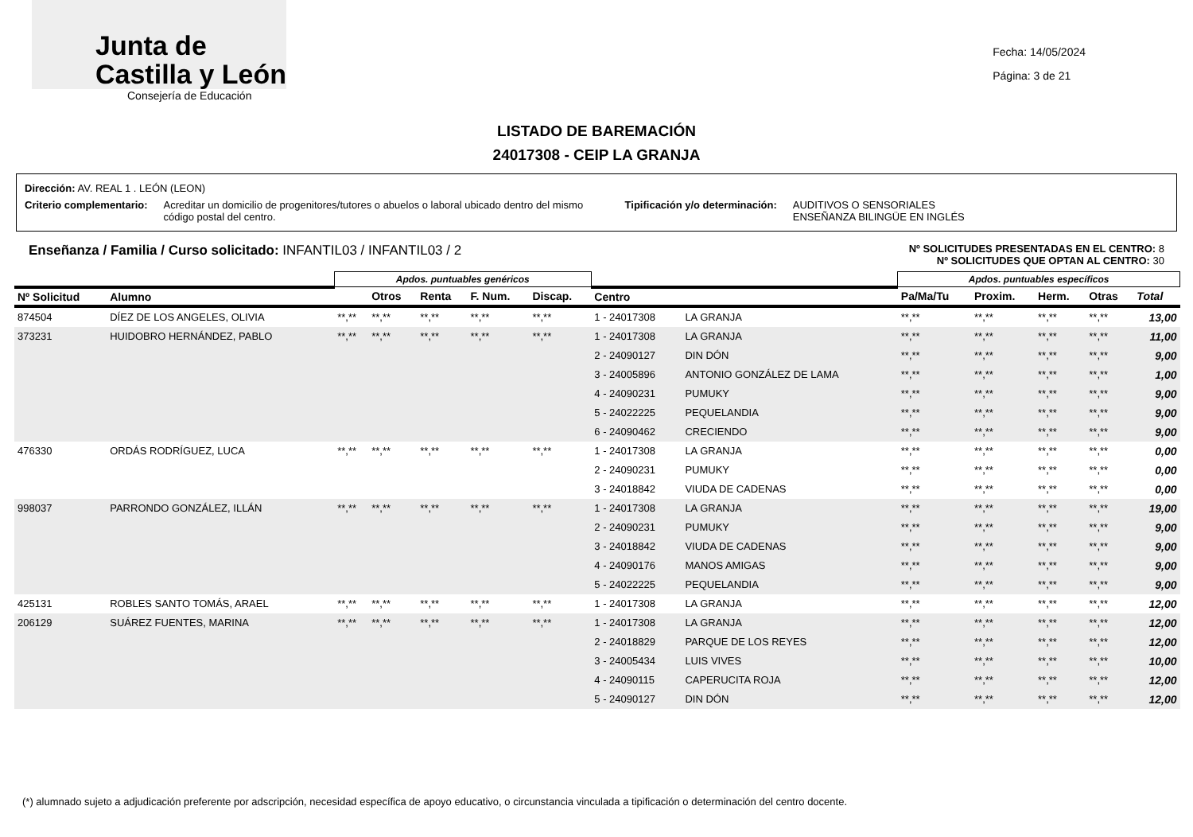Junta de
Castilla y León
Consejería de Educación
Fecha: 14/05/2024
Página: 3 de 21
LISTADO DE BAREMACIÓN
24017308 - CEIP LA GRANJA
Dirección: AV. REAL 1 . LEÓN (LEON)
Criterio complementario: Acreditar un domicilio de progenitores/tutores o abuelos o laboral ubicado dentro del mismo código postal del centro. Tipificación y/o determinación: AUDITIVOS O SENSORIALES
ENSEÑANZA BILINGÜE EN INGLÉS
Enseñanza / Familia / Curso solicitado: INFANTIL03 / INFANTIL03 / 2
Nº SOLICITUDES PRESENTADAS EN EL CENTRO: 8
Nº SOLICITUDES QUE OPTAN AL CENTRO: 30
| | | Apdos. puntuables genéricos | | | | | | | Apdos. puntuables específicos | | | | |
| --- | --- | --- | --- | --- | --- | --- | --- | --- | --- | --- | --- | --- | --- |
| Nº Solicitud | Alumno | | Otros | Renta | F. Num. | Discap. | Centro | | Pa/Ma/Tu | Proxim. | Herm. | Otras | Total |
| 874504 | DÍEZ DE LOS ANGELES, OLIVIA | **,** | **,** | **,** | **,** | **,** | 1 - 24017308 | LA GRANJA | **,** | **,** | **,** | **,** | 13,00 |
| 373231 | HUIDOBRO HERNÁNDEZ, PABLO | **,** | **,** | **,** | **,** | **,** | 1 - 24017308 | LA GRANJA | **,** | **,** | **,** | **,** | 11,00 |
| | | | | | | | 2 - 24090127 | DIN DÓN | **,** | **,** | **,** | **,** | 9,00 |
| | | | | | | | 3 - 24005896 | ANTONIO GONZÁLEZ DE LAMA | **,** | **,** | **,** | **,** | 1,00 |
| | | | | | | | 4 - 24090231 | PUMUKY | **,** | **,** | **,** | **,** | 9,00 |
| | | | | | | | 5 - 24022225 | PEQUELANDIA | **,** | **,** | **,** | **,** | 9,00 |
| | | | | | | | 6 - 24090462 | CRECIENDO | **,** | **,** | **,** | **,** | 9,00 |
| 476330 | ORDÁS RODRÍGUEZ, LUCA | **,** | **,** | **,** | **,** | **,** | 1 - 24017308 | LA GRANJA | **,** | **,** | **,** | **,** | 0,00 |
| | | | | | | | 2 - 24090231 | PUMUKY | **,** | **,** | **,** | **,** | 0,00 |
| | | | | | | | 3 - 24018842 | VIUDA DE CADENAS | **,** | **,** | **,** | **,** | 0,00 |
| 998037 | PARRONDO GONZÁLEZ, ILLÁN | **,** | **,** | **,** | **,** | **,** | 1 - 24017308 | LA GRANJA | **,** | **,** | **,** | **,** | 19,00 |
| | | | | | | | 2 - 24090231 | PUMUKY | **,** | **,** | **,** | **,** | 9,00 |
| | | | | | | | 3 - 24018842 | VIUDA DE CADENAS | **,** | **,** | **,** | **,** | 9,00 |
| | | | | | | | 4 - 24090176 | MANOS AMIGAS | **,** | **,** | **,** | **,** | 9,00 |
| | | | | | | | 5 - 24022225 | PEQUELANDIA | **,** | **,** | **,** | **,** | 9,00 |
| 425131 | ROBLES SANTO TOMÁS, ARAEL | **,** | **,** | **,** | **,** | **,** | 1 - 24017308 | LA GRANJA | **,** | **,** | **,** | **,** | 12,00 |
| 206129 | SUÁREZ FUENTES, MARINA | **,** | **,** | **,** | **,** | **,** | 1 - 24017308 | LA GRANJA | **,** | **,** | **,** | **,** | 12,00 |
| | | | | | | | 2 - 24018829 | PARQUE DE LOS REYES | **,** | **,** | **,** | **,** | 12,00 |
| | | | | | | | 3 - 24005434 | LUIS VIVES | **,** | **,** | **,** | **,** | 10,00 |
| | | | | | | | 4 - 24090115 | CAPERUCITA ROJA | **,** | **,** | **,** | **,** | 12,00 |
| | | | | | | | 5 - 24090127 | DIN DÓN | **,** | **,** | **,** | **,** | 12,00 |
(*) alumnado sujeto a adjudicación preferente por adscripción, necesidad específica de apoyo educativo, o circunstancia vinculada a tipificación o determinación del centro docente.